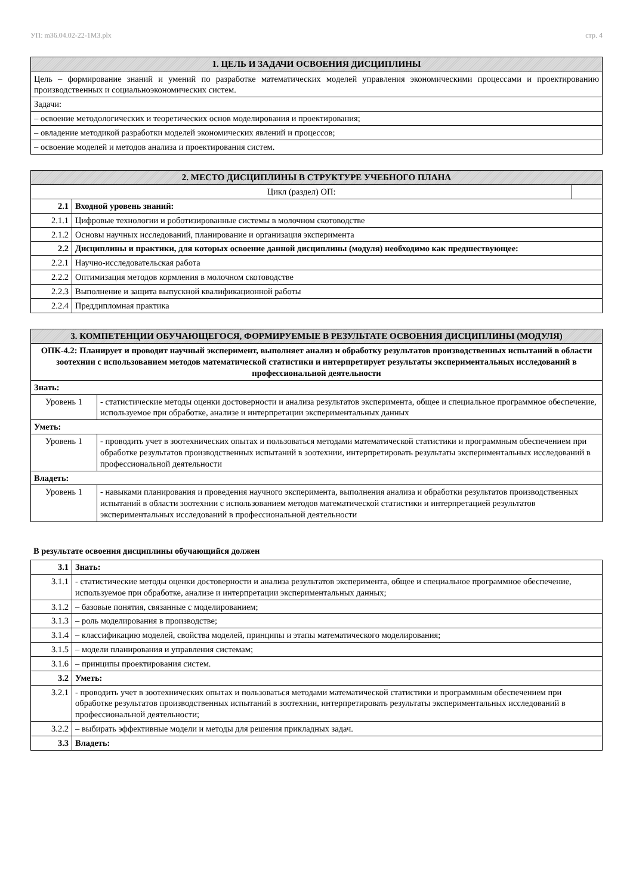УП: m36.04.02-22-1МЗ.plx стр. 4
| 1. ЦЕЛЬ И ЗАДАЧИ ОСВОЕНИЯ ДИСЦИПЛИНЫ |
| --- |
| Цель – формирование знаний и умений по разработке математических моделей управления экономическими процессами и проектированию производственных и социальноэкономических систем. |
| Задачи: |
| – освоение методологических и теоретических основ моделирования и проектирования; |
| – овладение методикой разработки моделей экономических явлений и процессов; |
| – освоение моделей и методов анализа и проектирования систем. |
| 2. МЕСТО ДИСЦИПЛИНЫ В СТРУКТУРЕ УЧЕБНОГО ПЛАНА | | |
| --- | --- | --- |
| Цикл (раздел) ОП: | | |
| 2.1 | Входной уровень знаний: | |
| 2.1.1 | Цифровые технологии и роботизированные системы в молочном скотоводстве | |
| 2.1.2 | Основы научных исследований, планирование и организация эксперимента | |
| 2.2 | Дисциплины и практики, для которых освоение данной дисциплины (модуля) необходимо как предшествующее: | |
| 2.2.1 | Научно-исследовательская работа | |
| 2.2.2 | Оптимизация методов кормления в молочном скотоводстве | |
| 2.2.3 | Выполнение и защита выпускной квалификационной работы | |
| 2.2.4 | Преддипломная практика | |
| 3. КОМПЕТЕНЦИИ ОБУЧАЮЩЕГОСЯ, ФОРМИРУЕМЫЕ В РЕЗУЛЬТАТЕ ОСВОЕНИЯ ДИСЦИПЛИНЫ (МОДУЛЯ) | |
| --- | --- |
| ОПК-4.2: Планирует и проводит научный эксперимент, выполняет анализ и обработку результатов производственных испытаний в области зоотехнии с использованием методов математической статистики и интерпретирует результаты экспериментальных исследований в профессиональной деятельности | |
| Знать: | |
| Уровень 1 | - статистические методы оценки достоверности и анализа результатов эксперимента, общее и специальное программное обеспечение, используемое при обработке, анализе и интерпретации экспериментальных данных |
| Уметь: | |
| Уровень 1 | - проводить учет в зоотехнических опытах и пользоваться методами математической статистики и программным обеспечением при обработке результатов производственных испытаний в зоотехнии, интерпретировать результаты экспериментальных исследований в профессиональной деятельности |
| Владеть: | |
| Уровень 1 | - навыками планирования и проведения научного эксперимента, выполнения анализа и обработки результатов производственных испытаний в области зоотехнии с использованием методов математической статистики и интерпретацией результатов экспериментальных исследований в профессиональной деятельности |
В результате освоения дисциплины обучающийся должен
| 3.1 | Знать: |
| 3.1.1 | - статистические методы оценки достоверности и анализа результатов эксперимента, общее и специальное программное обеспечение, используемое при обработке, анализе и интерпретации экспериментальных данных; |
| 3.1.2 | – базовые понятия, связанные с моделированием; |
| 3.1.3 | – роль моделирования в производстве; |
| 3.1.4 | – классификацию моделей, свойства моделей, принципы и этапы математического моделирования; |
| 3.1.5 | – модели планирования и управления системам; |
| 3.1.6 | – принципы проектирования систем. |
| 3.2 | Уметь: |
| 3.2.1 | - проводить учет в зоотехнических опытах и пользоваться методами математической статистики и программным обеспечением при обработке результатов производственных испытаний в зоотехнии, интерпретировать результаты экспериментальных исследований в профессиональной деятельности; |
| 3.2.2 | – выбирать эффективные модели и методы для решения прикладных задач. |
| 3.3 | Владеть: |